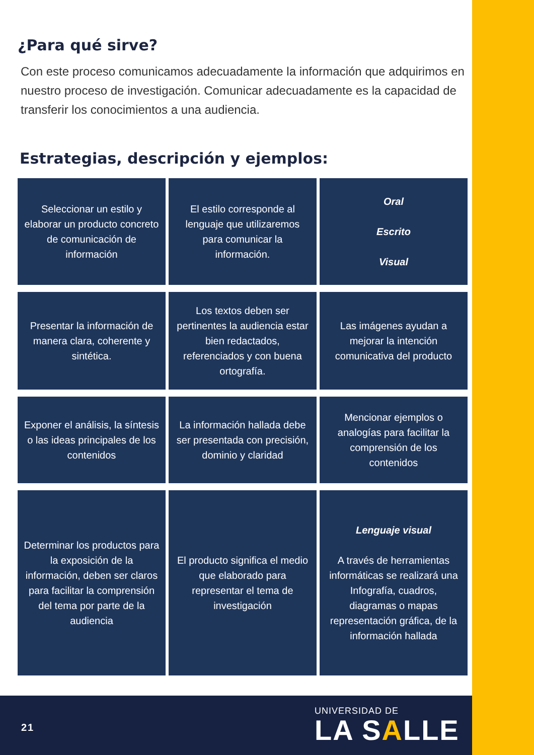¿Para qué sirve?
Con este proceso comunicamos adecuadamente la información que adquirimos en nuestro proceso de investigación. Comunicar adecuadamente es la capacidad de transferir los conocimientos a una audiencia.
Estrategias, descripción y ejemplos:
| Seleccionar un estilo y elaborar un producto concreto de comunicación de información | El estilo corresponde al lenguaje que utilizaremos para comunicar la información. | Oral Escrito Visual |
| Presentar la información de manera clara, coherente y sintética. | Los textos deben ser pertinentes la audiencia estar bien redactados, referenciados y con buena ortografía. | Las imágenes ayudan a mejorar la intención comunicativa del producto |
| Exponer el análisis, la síntesis o las ideas principales de los contenidos | La información hallada debe ser presentada con precisión, dominio y claridad | Mencionar ejemplos o analogías para facilitar la comprensión de los contenidos |
| Determinar los productos para la exposición de la información, deben ser claros para facilitar la comprensión del tema por parte de la audiencia | El producto significa el medio que elaborado para representar el tema de investigación | Lenguaje visual A través de herramientas informáticas se realizará una Infografía, cuadros, diagramas o mapas representación gráfica, de la información hallada |
21
UNIVERSIDAD DE
LA SALLE